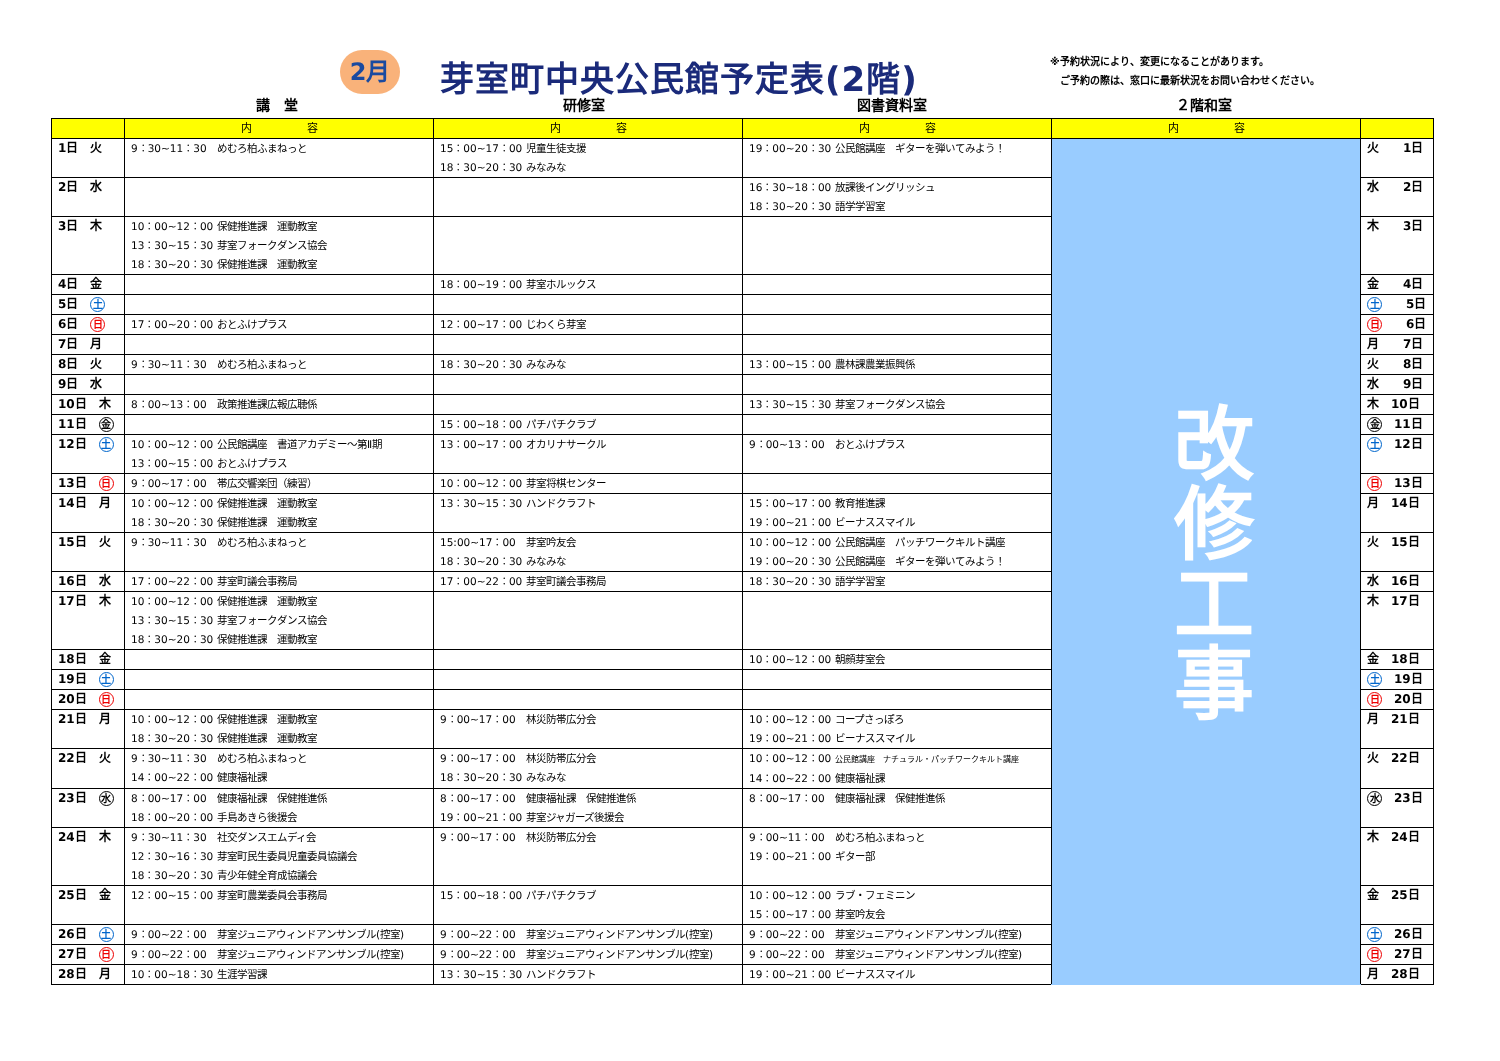2月 芽室町中央公民館予定表(2階)
※予約状況により、変更になることがあります。
　ご予約の際は、窓口に最新状況をお問い合わせください。
講　堂 研修室 図書資料室 ２階和室
| | 内 容 | 内 容 | 内 容 | 内 容 | |
| --- | --- | --- | --- | --- | --- |
| 1日 火 | 9：30~11：30 めむろ柏ふまねっと | 15：00~17：00 児童生徒支援 18：30~20：30 みなみな | 19：00~20：30 公民館講座 ギターを弾いてみよう！ | 改修工事 | 火 1日 |
| 2日 水 | | | 16：30~18：00 放課後イングリッシュ 18：30~20：30 語学学習室 | | 水 2日 |
| 3日 木 | 10：00~12：00 保健推進課 運動教室 13：30~15：30 芽室フォークダンス協会 18：30~20：30 保健推進課 運動教室 | | | | 木 3日 |
| 4日 金 | | 18：00~19：00 芽室ホルックス | | | 金 4日 |
| 5日 土 | | | | | 土 5日 |
| 6日 日 | 17：00~20：00 おとふけプラス | 12：00~17：00 じわくら芽室 | | | 日 6日 |
| 7日 月 | | | | | 月 7日 |
| 8日 火 | 9：30~11：30 めむろ柏ふまねっと | 18：30~20：30 みなみな | 13：00~15：00 農林課農業振興係 | | 火 8日 |
| 9日 水 | | | | | 水 9日 |
| 10日 木 | 8：00~13：00 政策推進課広報広聴係 | | 13：30~15：30 芽室フォークダンス協会 | | 木 10日 |
| 11日 金 | | 15：00~18：00 パチパチクラブ | | | 金 11日 |
| 12日 土 | 10：00~12：00 公民館講座 書道アカデミー～第Ⅱ期 13：00~15：00 おとふけプラス | 13：00~17：00 オカリナサークル | 9：00~13：00 おとふけプラス | | 土 12日 |
| 13日 日 | 9：00~17：00 帯広交響楽団（練習） | 10：00~12：00 芽室将棋センター | | | 日 13日 |
| 14日 月 | 10：00~12：00 保健推進課 運動教室 18：30~20：30 保健推進課 運動教室 | 13：30~15：30 ハンドクラフト | 15：00~17：00 教育推進課 19：00~21：00 ビーナススマイル | | 月 14日 |
| 15日 火 | 9：30~11：30 めむろ柏ふまねっと | 15:00~17：00 芽室吟友会 18：30~20：30 みなみな | 10：00~12：00 公民館講座 パッチワークキルト講座 19：00~20：30 公民館講座 ギターを弾いてみよう！ | | 火 15日 |
| 16日 水 | 17：00~22：00 芽室町議会事務局 | 17：00~22：00 芽室町議会事務局 | 18：30~20：30 語学学習室 | | 水 16日 |
| 17日 木 | 10：00~12：00 保健推進課 運動教室 13：30~15：30 芽室フォークダンス協会 18：30~20：30 保健推進課 運動教室 | | | | 木 17日 |
| 18日 金 | | | 10：00~12：00 朝顔芽室会 | | 金 18日 |
| 19日 土 | | | | | 土 19日 |
| 20日 日 | | | | | 日 20日 |
| 21日 月 | 10：00~12：00 保健推進課 運動教室 18：30~20：30 保健推進課 運動教室 | 9：00~17：00 林災防帯広分会 | 10：00~12：00 コープさっぽろ 19：00~21：00 ビーナススマイル | | 月 21日 |
| 22日 火 | 9：30~11：30 めむろ柏ふまねっと 14：00~22：00 健康福祉課 | 9：00~17：00 林災防帯広分会 18：30~20：30 みなみな | 10：00~12：00 公民館講座 ナチュラル・パッチワークキルト講座 14：00~22：00 健康福祉課 | | 火 22日 |
| 23日 水 | 8：00~17：00 健康福祉課 保健推進係 18：00~20：00 手島あきら後援会 | 8：00~17：00 健康福祉課 保健推進係 19：00~21：00 芽室ジャガーズ後援会 | 8：00~17：00 健康福祉課 保健推進係 | | 水 23日 |
| 24日 木 | 9：30~11：30 社交ダンスエムディ会 12：30~16：30 芽室町民生委員児童委員協議会 18：30~20：30 青少年健全育成協議会 | 9：00~17：00 林災防帯広分会 | 9：00~11：00 めむろ柏ふまねっと 19：00~21：00 ギター部 | | 木 24日 |
| 25日 金 | 12：00~15：00 芽室町農業委員会事務局 | 15：00~18：00 パチパチクラブ | 10：00~12：00 ラブ・フェミニン 15：00~17：00 芽室吟友会 | | 金 25日 |
| 26日 土 | 9：00~22：00 芽室ジュニアウィンドアンサンブル(控室) | 9：00~22：00 芽室ジュニアウィンドアンサンブル(控室) | 9：00~22：00 芽室ジュニアウィンドアンサンブル(控室) | | 土 26日 |
| 27日 日 | 9：00~22：00 芽室ジュニアウィンドアンサンブル(控室) | 9：00~22：00 芽室ジュニアウィンドアンサンブル(控室) | 9：00~22：00 芽室ジュニアウィンドアンサンブル(控室) | | 日 27日 |
| 28日 月 | 10：00~18：30 生涯学習課 | 13：30~15：30 ハンドクラフト | 19：00~21：00 ビーナススマイル | | 月 28日 |